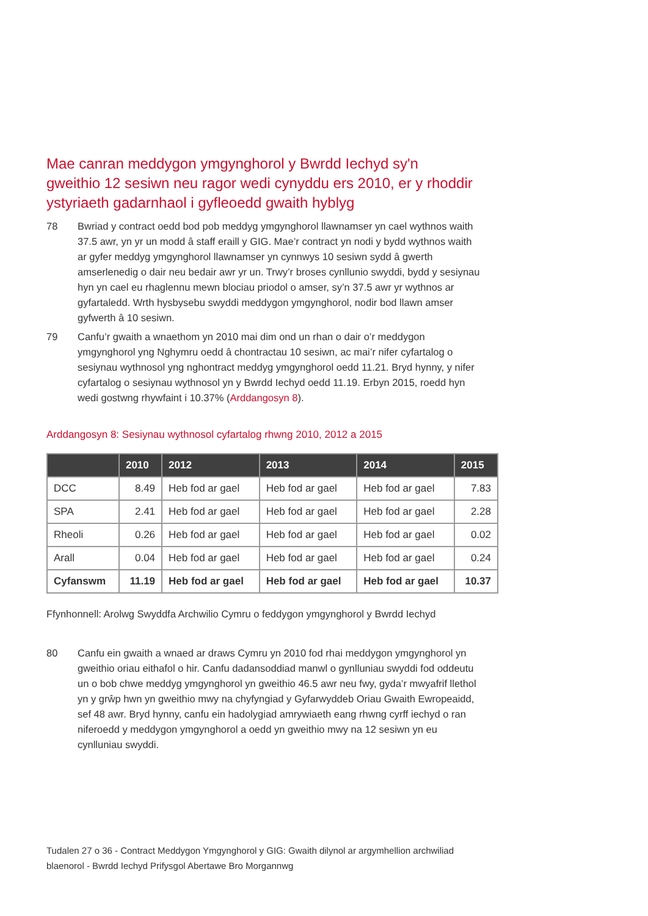Mae canran meddygon ymgynghorol y Bwrdd Iechyd sy'n gweithio 12 sesiwn neu ragor wedi cynyddu ers 2010, er y rhoddir ystyriaeth gadarnhaol i gyfleoedd gwaith hyblyg
78 Bwriad y contract oedd bod pob meddyg ymgynghorol llawnamser yn cael wythnos waith 37.5 awr, yn yr un modd â staff eraill y GIG. Mae’r contract yn nodi y bydd wythnos waith ar gyfer meddyg ymgynghorol llawnamser yn cynnwys 10 sesiwn sydd â gwerth amserlenedig o dair neu bedair awr yr un. Trwy’r broses cynllunio swyddi, bydd y sesiynau hyn yn cael eu rhaglennu mewn blociau priodol o amser, sy’n 37.5 awr yr wythnos ar gyfartaledd. Wrth hysbysebu swyddi meddygon ymgynghorol, nodir bod llawn amser gyfwerth â 10 sesiwn.
79 Canfu’r gwaith a wnaethom yn 2010 mai dim ond un rhan o dair o’r meddygon ymgynghorol yng Nghymru oedd â chontractau 10 sesiwn, ac mai’r nifer cyfartalog o sesiynau wythnosol yng nghontract meddyg ymgynghorol oedd 11.21. Bryd hynny, y nifer cyfartalog o sesiynau wythnosol yn y Bwrdd Iechyd oedd 11.19. Erbyn 2015, roedd hyn wedi gostwng rhywfaint i 10.37% (Arddangosyn 8).
Arddangosyn 8: Sesiynau wythnosol cyfartalog rhwng 2010, 2012 a 2015
| | 2010 | 2012 | 2013 | 2014 | 2015 |
| --- | --- | --- | --- | --- | --- |
| DCC | 8.49 | Heb fod ar gael | Heb fod ar gael | Heb fod ar gael | 7.83 |
| SPA | 2.41 | Heb fod ar gael | Heb fod ar gael | Heb fod ar gael | 2.28 |
| Rheoli | 0.26 | Heb fod ar gael | Heb fod ar gael | Heb fod ar gael | 0.02 |
| Arall | 0.04 | Heb fod ar gael | Heb fod ar gael | Heb fod ar gael | 0.24 |
| Cyfanswm | 11.19 | Heb fod ar gael | Heb fod ar gael | Heb fod ar gael | 10.37 |
Ffynhonnell: Arolwg Swyddfa Archwilio Cymru o feddygon ymgynghorol y Bwrdd Iechyd
80 Canfu ein gwaith a wnaed ar draws Cymru yn 2010 fod rhai meddygon ymgynghorol yn gweithio oriau eithafol o hir. Canfu dadansoddiad manwl o gynlluniau swyddi fod oddeutu un o bob chwe meddyg ymgynghorol yn gweithio 46.5 awr neu fwy, gyda’r mwyafrif llethol yn y grŵp hwn yn gweithio mwy na chyfyngiad y Gyfarwyddeb Oriau Gwaith Ewropeaidd, sef 48 awr. Bryd hynny, canfu ein hadolygiad amrywiaeth eang rhwng cyrff iechyd o ran niferoedd y meddygon ymgynghorol a oedd yn gweithio mwy na 12 sesiwn yn eu cynlluniau swyddi.
Tudalen 27 o 36 - Contract Meddygon Ymgynghorol y GIG: Gwaith dilynol ar argymhellion archwiliad blaenorol - Bwrdd Iechyd Prifysgol Abertawe Bro Morgannwg